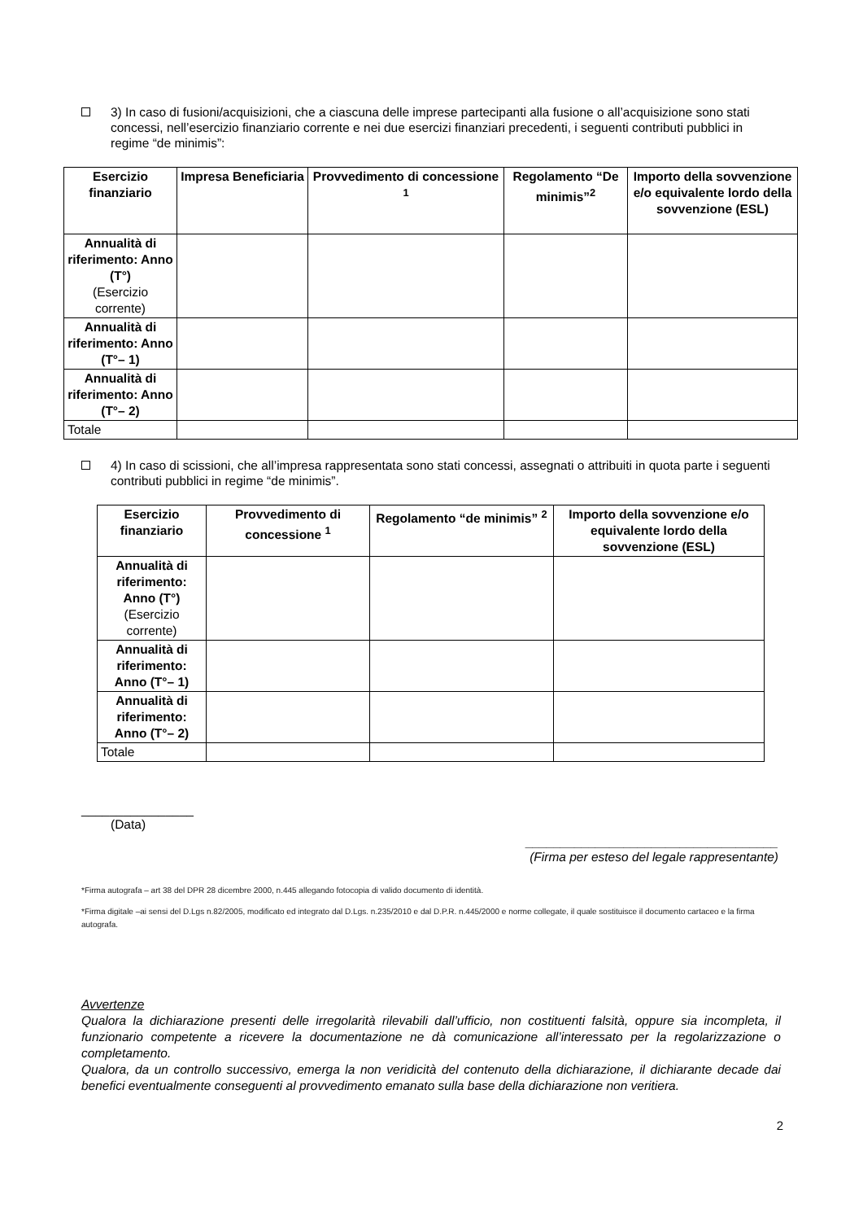3) In caso di fusioni/acquisizioni, che a ciascuna delle imprese partecipanti alla fusione o all’acquisizione sono stati concessi, nell’esercizio finanziario corrente e nei due esercizi finanziari precedenti, i seguenti contributi pubblici in regime “de minimis”:
| Esercizio finanziario | Impresa Beneficiaria | Provvedimento di concessione <sup>1</sup> | Regolamento “De minimis”<sup>2</sup> | Importo della sovvenzione e/o equivalente lordo della sovvenzione (ESL) |
| --- | --- | --- | --- | --- |
| Annualità di riferimento: Anno (T°) (Esercizio corrente) | | | | |
| Annualità di riferimento: Anno (T°– 1) | | | | |
| Annualità di riferimento: Anno (T°– 2) | | | | |
| Totale | | | | |
4) In caso di scissioni, che all’impresa rappresentata sono stati concessi, assegnati o attribuiti in quota parte i seguenti contributi pubblici in regime “de minimis”.
| Esercizio finanziario | Provvedimento di concessione <sup>1</sup> | Regolamento “de minimis” <sup>2</sup> | Importo della sovvenzione e/o equivalente lordo della sovvenzione (ESL) |
| --- | --- | --- | --- |
| Annualità di riferimento: Anno (T°) (Esercizio corrente) | | | |
| Annualità di riferimento: Anno (T°– 1) | | | |
| Annualità di riferimento: Anno (T°– 2) | | | |
| Totale | | | |
________________
(Data)
____________________________________
(Firma per esteso del legale rappresentante)
*Firma autografa – art 38 del DPR 28 dicembre 2000, n.445 allegando fotocopia di valido documento di identità.
*Firma digitale –ai sensi del D.Lgs n.82/2005, modificato ed integrato dal D.Lgs. n.235/2010 e dal D.P.R. n.445/2000 e norme collegate, il quale sostituisce il documento cartaceo e la firma autografa.
Avvertenze
Qualora la dichiarazione presenti delle irregolarità rilevabili dall’ufficio, non costituenti falsità, oppure sia incompleta, il funzionario competente a ricevere la documentazione ne dà comunicazione all’interessato per la regolarizzazione o completamento.
Qualora, da un controllo successivo, emerga la non veridicità del contenuto della dichiarazione, il dichiarante decade dai benefici eventualmente conseguenti al provvedimento emanato sulla base della dichiarazione non veritiera.
2